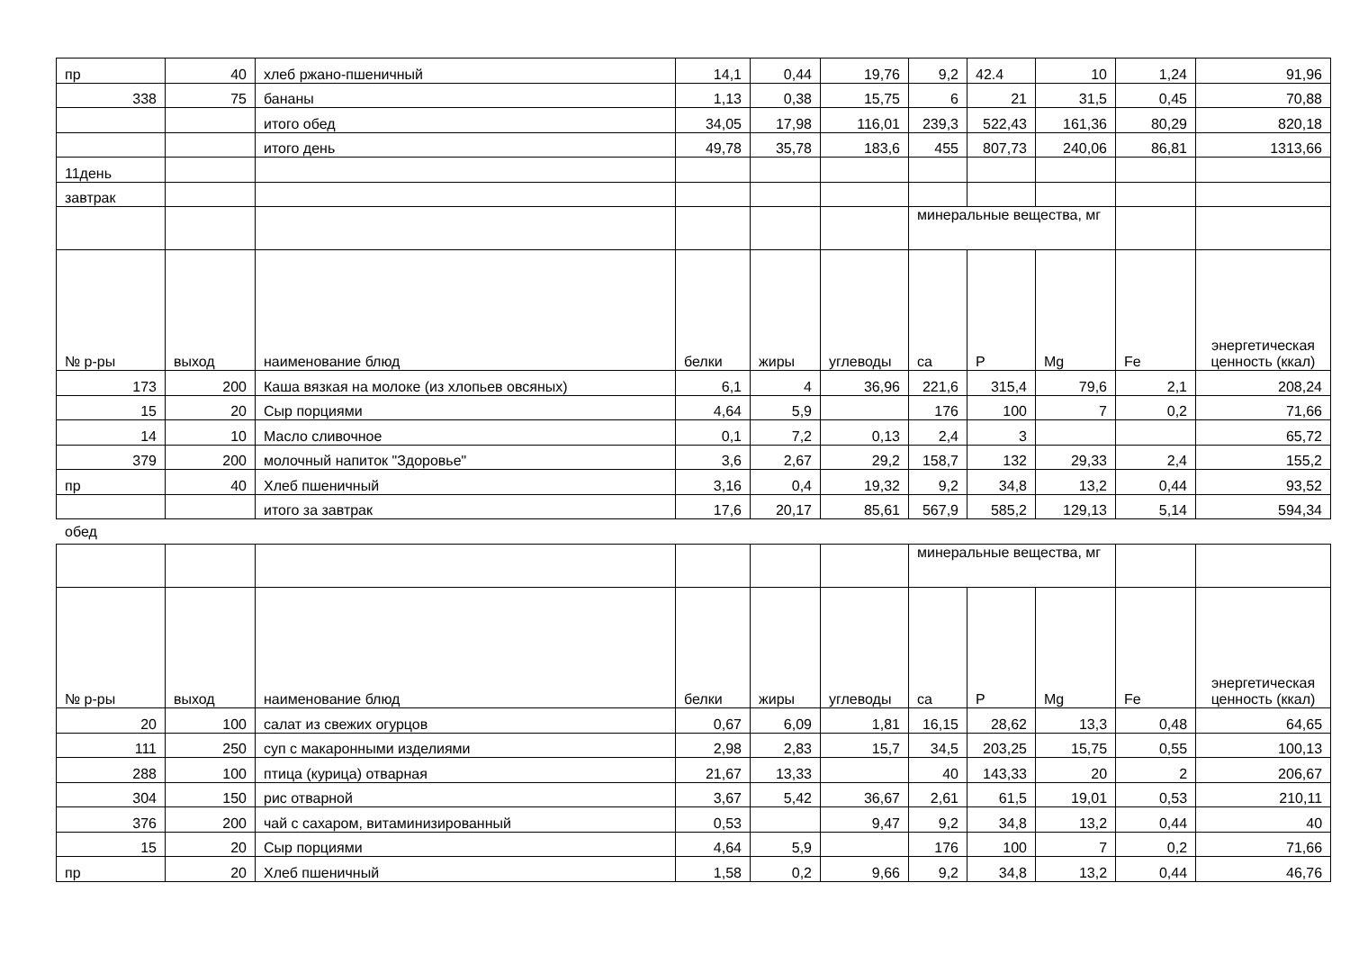| пр | 40 | хлеб ржано-пшеничный | 14,1 | 0,44 | 19,76 | 9,2 | 42.4 | 10 | 1,24 | 91,96 |
| 338 | 75 | бананы | 1,13 | 0,38 | 15,75 | 6 | 21 | 31,5 | 0,45 | 70,88 |
| | | итого обед | 34,05 | 17,98 | 116,01 | 239,3 | 522,43 | 161,36 | 80,29 | 820,18 |
| | | итого день | 49,78 | 35,78 | 183,6 | 455 | 807,73 | 240,06 | 86,81 | 1313,66 |
| 11день | | | | | | | | | | |
| завтрак | | | | | | | | | | |
| | | | | | | минеральные вещества, мг | | | | |
| № р-ры | выход | наименование блюд | белки | жиры | углеводы | ca | P | Mg | Fe | энергетическая ценность (ккал) |
| 173 | 200 | Каша вязкая на молоке (из хлопьев овсяных) | 6,1 | 4 | 36,96 | 221,6 | 315,4 | 79,6 | 2,1 | 208,24 |
| 15 | 20 | Сыр порциями | 4,64 | 5,9 | | 176 | 100 | 7 | 0,2 | 71,66 |
| 14 | 10 | Масло сливочное | 0,1 | 7,2 | 0,13 | 2,4 | 3 | | | 65,72 |
| 379 | 200 | молочный напиток "Здоровье" | 3,6 | 2,67 | 29,2 | 158,7 | 132 | 29,33 | 2,4 | 155,2 |
| пр | 40 | Хлеб пшеничный | 3,16 | 0,4 | 19,32 | 9,2 | 34,8 | 13,2 | 0,44 | 93,52 |
| | | итого за завтрак | 17,6 | 20,17 | 85,61 | 567,9 | 585,2 | 129,13 | 5,14 | 594,34 |
обед
| | | | | | | минеральные вещества, мг | | | | |
| № р-ры | выход | наименование блюд | белки | жиры | углеводы | ca | P | Mg | Fe | энергетическая ценность (ккал) |
| 20 | 100 | салат из свежих огурцов | 0,67 | 6,09 | 1,81 | 16,15 | 28,62 | 13,3 | 0,48 | 64,65 |
| 111 | 250 | суп с макаронными изделиями | 2,98 | 2,83 | 15,7 | 34,5 | 203,25 | 15,75 | 0,55 | 100,13 |
| 288 | 100 | птица (курица) отварная | 21,67 | 13,33 | | 40 | 143,33 | 20 | 2 | 206,67 |
| 304 | 150 | рис отварной | 3,67 | 5,42 | 36,67 | 2,61 | 61,5 | 19,01 | 0,53 | 210,11 |
| 376 | 200 | чай с сахаром, витаминизированный | 0,53 | | 9,47 | 9,2 | 34,8 | 13,2 | 0,44 | 40 |
| 15 | 20 | Сыр порциями | 4,64 | 5,9 | | 176 | 100 | 7 | 0,2 | 71,66 |
| пр | 20 | Хлеб пшеничный | 1,58 | 0,2 | 9,66 | 9,2 | 34,8 | 13,2 | 0,44 | 46,76 |